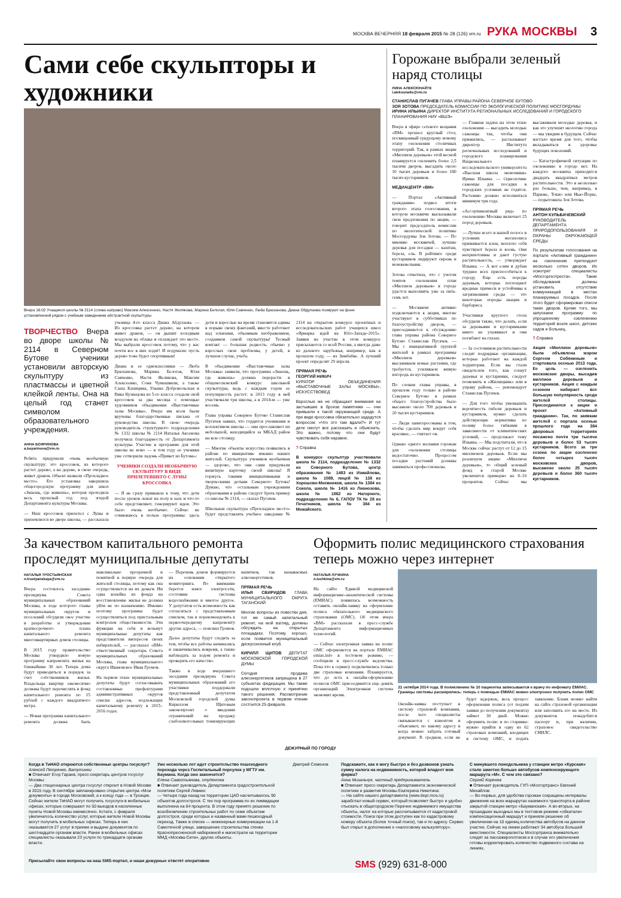МОСКВА ВЕЧЕРНЯЯ 18 февраля 2015 № 28 (126) vm.ru РУКА МОСКВЫ 3
Сами себе скульпторы и художники
Вчера 16:02 Учащиеся школы № 2114 (слева направо) Максим Алексеенко, Настя Желякова, Марина Белогая, Юля Савченко, Люба Брюханова, Диана Обдулаева позируют на фоне установленной рядом с учебным заведением абстрактной скульптуры
ТВОРЧЕСТВО Вчера во дворе школы № 2114 в Северном Бутове ученики установили авторскую скульптуру из пластмассы и цветной клейкой ленты. Она на целый год станет символом образовательного учреждения.
АННА БОЯРИНОВА
a.boyarinova@vm.ru
Ребята придумали очень необычную скульптуру: это кроссовок, из которого растет дерево, а на дереве, в свою очередь, живет дракон. Объект назвали «Прохладное место». Его установка завершила общегородскую программу для школ «Знаешь, где живешь», которая проходила весь прошлый год под эгидой Департамента культуры Москвы.
— Наш кроссовок прилетел с Луны и приземлился во дворе школы, — рассказала ученица 4-го класса Диана Абдулаева. — Из кроссовка растет дерево, на котором живет дракон, — он дышит холодным воздухом на облака и охлаждает это место. Мы выбрали кроссовок потому, что у нас почти все в них ходят! И подумали: пусть дерево тоже будет спортивным!
Диана и ее одноклассники — Люба Брюханова, Марина Белогая, Юля Савченко, Настя Желякова, Максим Алексеенко, Соня Чумашвили, а также Саша Капицина, Ульяна Добровольская и Вика Кузнецова из 5-го класса создали свой кроссовок за два месяца с помощью художников объединения «Выставочные залы Москвы». Вчера им всем были вручены благодарственные письма от руководства школы. В свою очередь руководитель структурного подразделения № 1332 школы № 2114 Наталья Аксенова получила благодарность от Департамента культуры. Участие в программе для этой школы не ново — в том году ее ученики уже сотворили ладонь «Привет из Бутова»:
УЧЕНИКИ СОЗДАЛИ НЕОБЫЧНУЮ СКУЛЬПТУРУ В ВИДЕ ПРИЛЕТЕВШЕГО С ЛУНЫ КРОССОВКА
— Я не сразу привыкла к тому, что дети после уроков лежат на полу в зале и что-то себе представляют, генерируют идеи. Это было очень необычно. Сейчас не сомневаюсь в пользе программы: здесь дети и взрослые на время становятся едины в порыве своих фантазий, вместе работают над эскизами, объемным изображением, созданием самой скульптуры! Тесный контакт — большая редкость: обычно у взрослых свои проблемы, у детей, в лучшем случае, учеба.
В объединении «Выставочные залы Москвы» заявили, что программа «Знаешь, где живешь» должна перерасти в общемосковский конкурс школьной скульптуры, ведь с каждым годом ее популярность растет: в 2013 году в ней участвовали три школы, а в 2014-м — уже восемь.
Глава управы Северное Бутово Станислав Пугачев заявил, что гордится учениками и коллективом школы — они прославляют их небольшой, находящийся за МКАД район на всю столицу.
— Многие объекты искусства появились в районе по инициативе именно наших жителей. Скульптура учеников необычная — здорово, что они сами придумали визитную карточку своей школы! Я горжусь такими инициативными и творческими детьми Северного Бутова! Думаю, что остальным учреждениям образования в районе следует брать пример со школы № 2114, — сказал Пугачев.
Школьная скульптура «Прохладное место» будет представлять учебное заведение № 2114 на открытом конкурсе проектных и исследовательских работ учащихся школ «Ярмарка идей на Юго-Западе-2015». Заявки на участие в этом конкурсе присылаются со всей России, а иногда даже из далекого зарубежья, например, как в прошлом году, — из Зимбабве. А лучший проект определят 29 апреля.
ПРЯМАЯ РЕЧЬ
ГЕОРГИЙ НИКИЧ
КУРАТОР ОБЪЕДИНЕНИЯ «ВЫСТАВОЧНЫЕ ЗАЛЫ МОСКВЫ», ИСКУССТВОВЕД
Взрослые же не обращают внимания на застывшие в бронзе памятники — они привыкли к такой окружающей среде. А при виде кроссовка обязательно зададутся вопросом: «Что это там вдали?» И тут дети смогут все рассказать и объяснить. Это важно, потому что они будут чувствовать себя наравне.
? Справка
В конкурсе скульптур участвовали школа № 2114, подразделение № 1332 из Северного Бутова, центр образования № 1483 из Измайлова, школа № 1089, лицей № 138 из Хорошево-Мневников, школа № 1384 из Сокола, школа № 1416 из Лианозова, школа № 1862 из Нагорного, подразделение № 6, ГАПОУ ТК № 28 из Печатников, школа № 384 из Можайского.
Горожане выбрали зеленый наряд столицы
ЛИНА АЛЕКСЮНАЙТЕ
l.aleksunaite@vm.ru
СТАНИСЛАВ ПУГАЧЕВ ГЛАВА УПРАВЫ РАЙОНА СЕВЕРНОЕ БУТОВО
ЗОЯ ЗОТОВА ПРЕДСЕДАТЕЛЬ КОМИССИИ ПО ЭКОЛОГИЧЕСКОЙ ПОЛИТИКЕ МОСГОРДУМЫ
ИРИНА ИЛЬИНА ДИРЕКТОР ИНСТИТУТА РЕГИОНАЛЬНЫХ ИССЛЕДОВАНИЙ И ГОРОДСКОГО ПЛАНИРОВАНИЯ НИУ «ВШЭ»
Вчера в эфире сетевого вещания «ВМ» прошел круглый стол, посвященный грядущему новому этапу озеленения столичных территорий. Так, в рамках акции «Миллион деревьев» этой весной планируется озеленить более 2,5 тысячи дворов, высадить около 10 тысяч деревьев и более 180 тысяч кустарников.
МЕДИАЦЕНТР «ВМ»
— Портал «Активный гражданин» подвел итоги второго этапа голосования, в котором москвичи высказывали свои предложения по акции, — говорит председатель комиссии по экологической политике Мосгордумы Зоя Зотова. — По мнению москвичей, лучшие деревья для посадки — каштан, береза, ель. В рейтинге среди кустарников лидируют сирень и можжевельник.
Зотова отметила, что с учетом темпов озеленения план «Миллион деревьев» в городе удастся выполнить уже за пять-семь лет.
— Москвичи активно подключаются к акции, многие участвуют в субботниках по благоустройству дворов, — присоединяется к обсуждению глава управы района Северное Бутово Станислав Пугачев. — Мы с инициативной группой жителей в рамках программы «Миллион деревьев» высаживаем новые растения, где требуется, усиливаем живую изгородь из кустарников.
По словам главы управы, в прошлом году только в районе Северное Бутово в рамках общего благоустройства было высажено около 700 деревьев и 20 тысяч кустарников.
— Люди заинтересованы в том, чтобы сделать мир вокруг себя красивее, — считает он.
Однако одного желания горожан для озеленения столицы недостаточно. Процессом посадки растений должны заниматься профессионалы.
— Главная задача на этом этапе озеленения — высадить молодые саженцы так, чтобы они прижились, — рассказывает директор Института региональных исследований и городского планирования Национального исследовательского университета «Высшая школа экономики» Ирина Ильина. — Однолетние саженцы для посадки в городских условиях не годятся. Растению должно исполниться минимум три года.
«Ассортиментный ряд» по озеленению Москвы включает 25 пород деревьев.
— Лучше всего в нашей полосе в условиях мегаполиса приживается клен, неплохо себя чувствуют береза и ясень. Они неприхотливы и дают густую растительность, — утверждает Ильина. — А вот елям и дубам труднее всех приспособиться к городу. Еще есть породы деревьев, которые поглощают вредные примеси и устойчивы к загрязнениям среды — это некоторые породы акации и барбариса.
Участники круглого стола обсудили также, что делать, если за деревьями и кустарниками никто не ухаживает и они погибают на глазах.
— За состоянием растительности следят подрядные организации, которые работают на каждой территории. Если вы стали свидетелем того, как сохнут деревья и кустарники, следует позвонить в «Жилищник» или в управу района, — рекомендует Станислав Пугачев.
— Для того чтобы уменьшить вероятность гибели деревьев и кустарников, нужно сделать действующие нормативы по поливу более гибкими в зависимости от климатических условий, — продолжает тему Ильина. — Мы подсчитали, что в Москве сейчас растут от 12 до 15 миллионов деревьев. Если мы реализуем акцию «Миллион деревьев», то общий зеленый фонд в старой Москве увеличится примерно на 8–10 процентов. Сейчас мы высаживаем молодые деревья, и как это улучшит экологию города — мы увидим в будущем. Сейчас настало время для того, чтобы вкладываться в здоровье будущих поколений.
— Катастрофичной ситуации по озеленению в городе нет. На каждого москвича приходится двадцать квадратных метров растительности. Это в несколько раз больше, чем, например, в Париже, Токио или Нью-Йорке, — подытожила Зоя Зотова.
ПРЯМАЯ РЕЧЬ
АНТОН КУЛЬБАЧЕВСКИЙ
РУКОВОДИТЕЛЬ ДЕПАРТАМЕНТА ПРИРОДОПОЛЬЗОВАНИЯ И ОХРАНЫ ОКРУЖАЮЩЕЙ СРЕДЫ
По результатам голосования на портале «Активный гражданин» на озеленение претендуют несколько сотен дворов. Их осмотрят специалисты «Мосгоргеотреста». Такие обследования должны установить отсутствие коммуникаций в местах планируемых посадок. После этого будет сформирован список таких дворов. Кроме того, мы запускаем программу по упрощенному озеленению территорий возле школ, детских садов и больниц.
? Справка
Акция «Миллион деревьев» была объявлена мэром Сергеем Собяниным и стартовала осенью 2013 года. Ее цель — озеленить московские дворы, высадив миллион деревьев и кустарников. Акция с каждым сезоном набирает все большую популярность среди жителей столицы. Присоединился к акции и проект «Активный гражданин». Так, по заявкам жителей с портала осенью прошлого года на 384 дворовых территориях посажено почти три тысячи деревьев и более 53 тысяч кустарников. Всего за три сезона по акции озеленено более четырех тысяч московских дворов, высажено около 25 тысяч деревьев и более 360 тысяч кустарников.
За качеством капитального ремонта проследят муниципальные депутаты
НАТАЛЬЯ ТРОСТЬЯНСКАЯ
n.trostyanskaya@vm.ru
Вчера состоялось заседание президиума Совета муниципальных образований Москвы, в ходе которого главы муниципальных округов и поселений обсудили свое участие в разработке и утверждении краткосрочного плана капитального ремонта многоквартирных домов столицы.
В 2015 году правительство Москвы утвердило новую программу капремонта жилья на ближайшие 30 лет. Теперь дома будут приводиться в порядок за счет собственников жилья. Владельцы квартир ежемесячно должны будут перечислять в фонд капитального ремонта по 15 рублей с каждого квадратного метра.
— Новая программа капитального ремонта должна быть максимально прозрачной и понятной в первую очередь для жителей столицы, потому как она осуществляется на их деньги. Ни одна копейка из фонда на восстановление жилья не должна уйти не по назначению. Именно поэтому программа будет осуществляться под пристальным контролем общественности. Эти функции на себя и возьмут муниципальные депутаты как представители интересов своих избирателей, — рассказал «ВМ» ответственный секретарь Совета муниципальных образований Москвы, глава муниципального округа Ивановское Иван Громов.
На первом этапе муниципальные депутаты будут согласовывать составленные префектурами административных округов списки адресов, подлежащих капитальному ремонту в 2015–2016 годах.
— Перечень домов формируется на основании открытого мониторинга. Во внимание берется износ электросети, состояние системы водоснабжения и многое другое. У депутатов есть возможность как согласиться с представленным списком, так и порекомендовать к первоочередному капремонту другие адреса, — пояснил Громов.
Далее депутаты будут следить за тем, чтобы все работы начинались и заканчивались вовремя, а также наблюдать за ходом ремонта и проверять его качество.
Также в ходе вчерашнего заседания президиума Совета муниципальных образований его участники поддержали представленный депутатом Московской городской думы Кириллом Щитовым законопроект о введении ограничений на продажу слабоалкогольных тонизирующих напитков, так называемых алкоэнергетиков.
ПРЯМАЯ РЕЧЬ
ИЛЬЯ СВИРИДОВ ГЛАВА МУНИЦИПАЛЬНОГО ОКРУГА ТАГАНСКИЙ
Многие вопросы из повестки дня, тот же самый капитальный ремонт, на мой взгляд, должны обсуждать на открытых площадках. Поэтому, хорошо, если появится муниципальный дискуссионный клуб.
КИРИЛЛ ЩИТОВ ДЕПУТАТ МОСКОВСКОЙ ГОРОДСКОЙ ДУМЫ
Сегодня продажа алкоэнергетиков запрещена в 27 субъектах федерации. Мы также подошли вплотную к принятию такого решения. Рассмотрение законопроекта в первом чтении состоится 25 февраля.
Оформить полис медицинского страхования теперь можно через интернет
НАТАЛЬЯ ЛУЧКИНА
n.luchkina@vm.ru
На сайте Единой медицинской информационно-аналитической системы (ЕМИАС) появилась возможность оставить онлайн-заявку на оформление полиса обязательного медицинского страхования (ОМС). Об этом вчера «ВМ» рассказали в пресс-службе Департамента информационных технологий.
— Сейчас электронная заявка на полис ОМС оформляется на портале ЕМИАС emias.info в тестовом режиме, — сообщили в пресс-службе ведомства. Пока что к сервису подключились только две страховые компании. Планируется, что до лета к онлайн-оформлению полисов ОМС присоединятся еще девять организаций. Электронная система экономит время.
21 октября 2014 года. В поликлинике № 10 пациентка записывается к врачу по инфомату ЕМИАС. Границы системы расширились: теперь с помощью ЕМИАС можно электронно получить полис ОМС
Онлайн-заявка поступает в систему страховой компании, после чего специалисты связываются с клиентом и объясняют, по какому адресу и когда можно забрать готовый документ. В среднем, если не будет задержек, весь процесс оформления полиса (от подачи заявки до получения документа) займет 30 дней. Можно оформить полис и по старинке: нужно прийти в одну из 62 страховых компаний, входящих в систему ОМС, и подать заявление. Бланк можно найти на сайте страховой организации или заполнить его на месте. Из документов понадобятся паспорт и, при наличии, страховое свидетельство СНИЛС.
ДЕЖУРНЫЙ ПО ГОРОДУ
Когда в ТиНАО откроются собственные центры госуслуг?
Алексей Петренко, Ватутинки
■ Отвечает Егор Гараев, пресс-секретарь центров госуслуг Москвы:
— Два стационарных центра госуслуг откроют в Новой Москве в 2015 году. В сентябре запланировано открытие центра «Мои документы» в городе Московский, а к концу года — в Троицке. Сейчас жители ТиНАО могут получить госуслуги в мобильных офисах, которые совершают по 50 выездов в населенные пункты Новой Москвы ежемесячно. Кстати, с февраля увеличилось количество услуг, которые жители Новой Москвы могут получить в мобильных офисах. Теперь в них оказывается 27 услуг в приеме и выдаче документов по шестнадцати органам власти. Ранее в мобильных офисах специалисты оказывали 23 услуги по тринадцати органам власти.
Уже несколько лет идет строительство пешеходного перехода через Госпитальный переулок у МГТУ им. Баумана. Когда оно закончится?
Елена Савостьянова, студентка
■ Отвечает руководитель Департамента градостроительной политики Сергей Левкин:
— Четыре года назад на территории ЦАО насчитывалось 90 объектов долгострося. С тех пор программа по их ликвидации выполнена на 64 процента. В этом году принято решение по возобновлению строительных работ по семи объектам долгостроя, среди которых и названный вами пешеходный переход. Также в списке — инженерные коммуникации на 1-й Самотечной улице, завершение строительства стенки Краснопресненской набережной и магистрали на территории ММД «Москва-Сити», другие объекты.
Дмитрий Семенов Подскажите, как я могу быстро и без дозвонов узнать сумму налога на недвижимость, которой владеет моя фирма?
Анна Михальчук, частный предприниматель
■ Отвечает пресс-секретарь Департамента экономической политики и развития Москвы Екатерина Никитина:
— На сайте нашего департамента (www.depr.mos.ru) заработал новый сервис, который позволяет быстро и удобно отыскать в общегородском Перечне недвижимого имущества объекты, налог на которые рассчитывается от кадастровой стоимости. Поиск при этом доступен как по кадастровому номеру объекта (более точный поиск), так и по адресу. Сервис был открыт в дополнение к «налоговому калькулятору».
С минувшего понедельника у станции метро «Курская» стало заметно больше автобусов компенсирующего маршрута «М». С чем это связано?
Сергей Коренев
■ Отвечает руководитель ГУП «Мосгортранс» Евгений Михайлов:
— Во-первых, для удобства горожан сокращены интервалы движения на всех маршрутах наземного транспорта в районе закрытой станции метро «Бауманская». А во-вторых, на прошедших выходных мы в тестовом режиме «обкатали» компенсационный маршрут и приняли решение об увеличении на 10 единиц количества автобусов на данном участке. Сейчас на линии работают 34 автобуса большей вместимости. Специалисты Мосгортранса внимательно следят за пассажиропотоком и в случае его увеличения готовы корректировать количество подвижного состава на линиях.
Присылайте свои вопросы на наш SMS-портал, и наши дежурные ответят оперативно SMS (929) 631-8-000